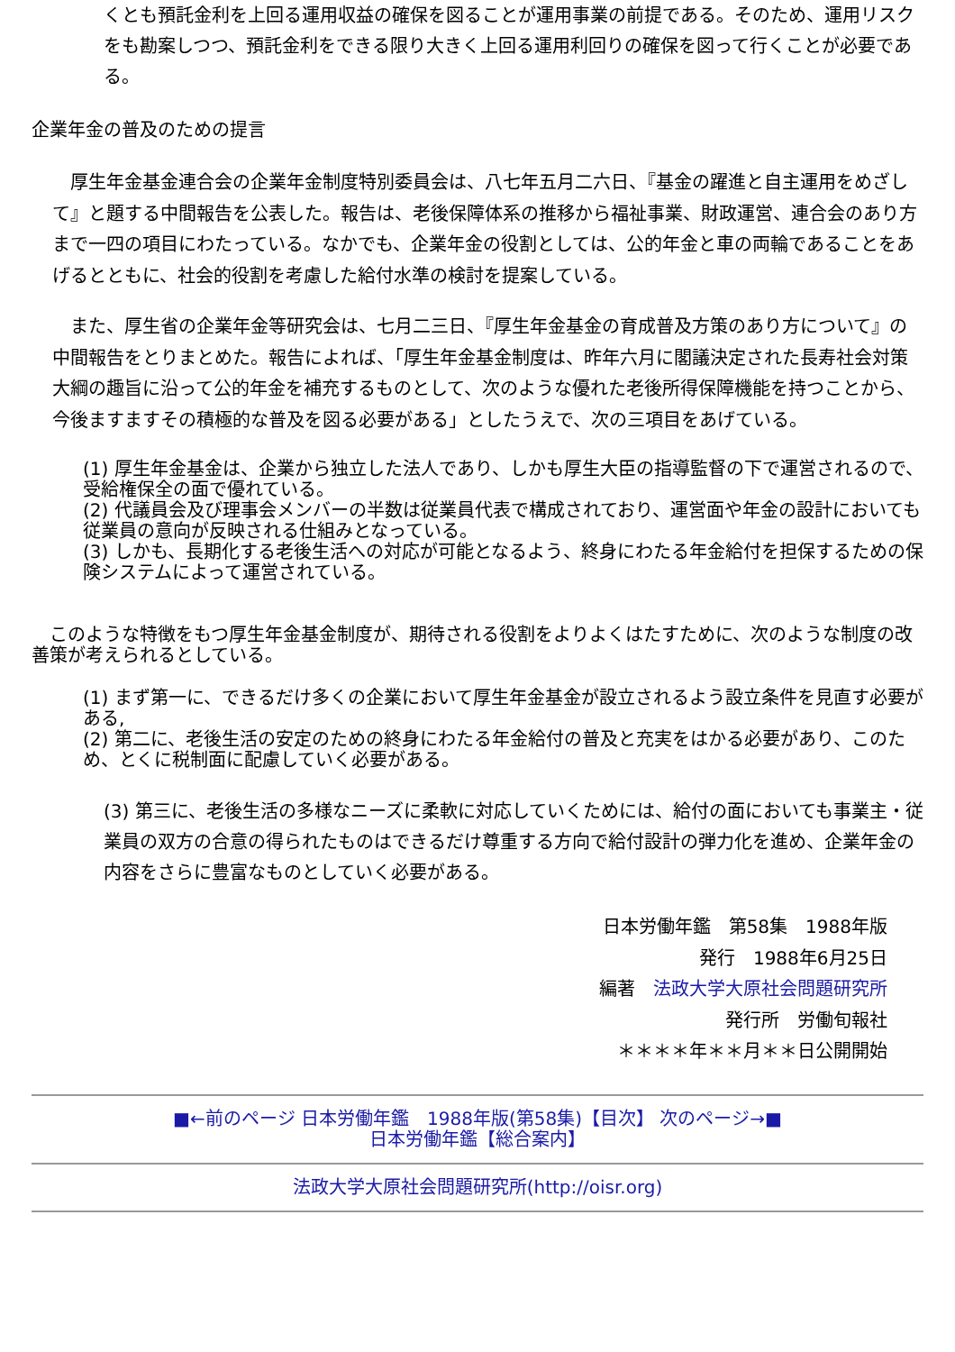くとも預託金利を上回る運用収益の確保を図ることが運用事業の前提である。そのため、運用リスクをも勘案しつつ、預託金利をできる限り大きく上回る運用利回りの確保を図って行くことが必要である。
企業年金の普及のための提言
　厚生年金基金連合会の企業年金制度特別委員会は、八七年五月二六日、『基金の躍進と自主運用をめざして』と題する中間報告を公表した。報告は、老後保障体系の推移から福祉事業、財政運営、連合会のあり方まで一四の項目にわたっている。なかでも、企業年金の役割としては、公的年金と車の両輪であることをあげるとともに、社会的役割を考慮した給付水準の検討を提案している。
　また、厚生省の企業年金等研究会は、七月二三日、『厚生年金基金の育成普及方策のあり方について』の中間報告をとりまとめた。報告によれば、「厚生年金基金制度は、昨年六月に閣議決定された長寿社会対策大綱の趣旨に沿って公的年金を補充するものとして、次のような優れた老後所得保障機能を持つことから、今後ますますその積極的な普及を図る必要がある」としたうえで、次の三項目をあげている。
(1) 厚生年金基金は、企業から独立した法人であり、しかも厚生大臣の指導監督の下で運営されるので、受給権保全の面で優れている。
(2) 代議員会及び理事会メンバーの半数は従業員代表で構成されており、運営面や年金の設計においても従業員の意向が反映される仕組みとなっている。
(3) しかも、長期化する老後生活への対応が可能となるよう、終身にわたる年金給付を担保するための保険システムによって運営されている。
　このような特徴をもつ厚生年金基金制度が、期待される役割をよりよくはたすために、次のような制度の改善策が考えられるとしている。
(1) まず第一に、できるだけ多くの企業において厚生年金基金が設立されるよう設立条件を見直す必要がある,
(2) 第二に、老後生活の安定のための終身にわたる年金給付の普及と充実をはかる必要があり、このため、とくに税制面に配慮していく必要がある。
(3) 第三に、老後生活の多様なニーズに柔軟に対応していくためには、給付の面においても事業主・従業員の双方の合意の得られたものはできるだけ尊重する方向で給付設計の弾力化を進め、企業年金の内容をさらに豊富なものとしていく必要がある。
日本労働年鑑　第58集　1988年版
発行　1988年6月25日
編著　法政大学大原社会問題研究所
発行所　労働旬報社
＊＊＊＊年＊＊月＊＊日公開開始
■←前のページ 日本労働年鑑　1988年版(第58集)【目次】 次のページ→■
日本労働年鑑【総合案内】
法政大学大原社会問題研究所(http://oisr.org)